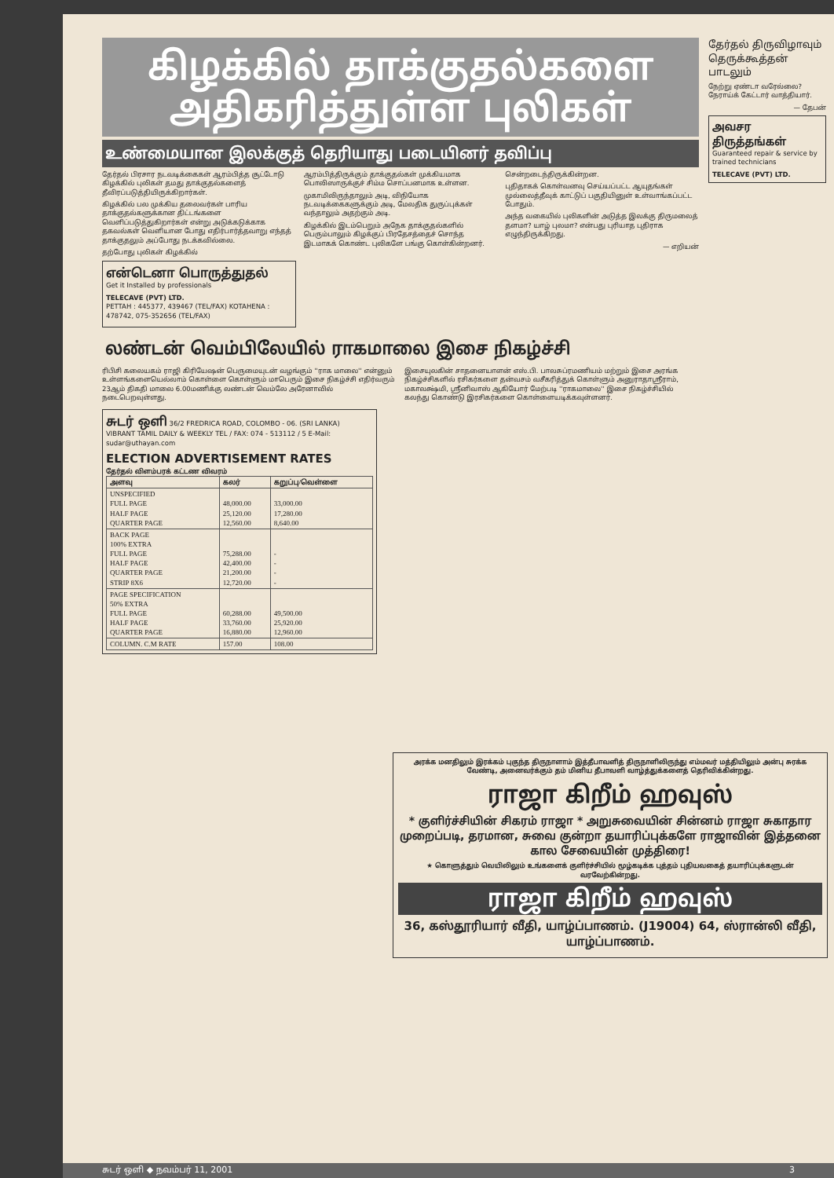கிழக்கில் தாக்குதல்களை அதிகரித்துள்ள புலிகள்
உண்மையான இலக்குத் தெரியாது படையினர் தவிப்பு
தேர்தல் பிரசார நடவடிக்கைகள் ஆரம்பித்த சூட்டோடு கிழக்கில் புலிகள் தமது தாக்குதல்களைத் தீவிரப்படுத்தியிருக்கிறார்கள்.
கிழக்கில் பல முக்கிய தலைவர்கள் பாரிய தாக்குதல்களுக்கான திட்டங்களை வெளிப்படுத்துகிறார்கள் என்று அடுக்கடுக்காக தகவல்கள் வெளியான போது எதிர்பார்த்தவாறு எந்தத் தாக்குதலும் அப்போது நடக்கவில்லை.
தற்போது புலிகள் கிழக்கில்
என்டெனா பொருத்துதல்
Get it Installed by professionals
TELECAVE (PVT) LTD.
PETTAH : 445377, 439467 (TEL/FAX) KOTAHENA : 478742, 075-352656 (TEL/FAX)
ஆரம்பித்திருக்கும் தாக்குதல்கள் முக்கியமாக பொலிஸாருக்குச் சிம்ம சொப்பனமாக உள்ளன.
முகாமிலிருந்தாலும் அடி, விநியோக நடவடிக்கைகளுக்கும் அடி, மேலதிக துருப்புக்கள் வந்தாலும் அதற்கும் அடி.
கிழக்கில் இடம்பெறும் அநேக தாக்குதல்களில் பெரும்பாலும் கிழக்குப் பிரதேசத்தைச் சொந்த இடமாகக் கொண்ட புலிகளே பங்கு கொள்கின்றனர்.
சென்றடைந்திருக்கின்றன.
புதிதாகக் கொள்வனவு செய்யப்பட்ட ஆயுதங்கள் முல்லைத்தீவுக் காட்டுப் பகுதியினுள் உள்வாங்கப்பட்ட போதும்.
அந்த வகையில் புலிகளின் அடுத்த இலக்கு திருமலைத் தளமா? யாழ் புலமா? என்பது புரியாத புதிராக எழுந்திருக்கிறது.
— எறியன்
லண்டன் வெம்பிலேயில் ராகமாலை இசை நிகழ்ச்சி
ரிபிசி கலையகம் ராஜி கிரியேஷன் பெருமையுடன் வழங்கும் ''ராக மாலை'' என்னும் உள்ளங்களையெல்லாம் கொள்ளை கொள்ளும் மாபெரும் இசை நிகழ்ச்சி எதிர்வரும் 23ஆம் திகதி மாலை 6.00மணிக்கு லண்டன் வெம்லே அரேனாவில் நடைபெறவுள்ளது.
இசையுலகின் சாதனையாளன் எஸ்.பி. பாலசுப்ரமணியம் மற்றும் இசை அரங்க நிகழ்ச்சிகளில் ரசிகர்களை தன்வசம் வசீகரித்துக் கொள்ளும் அனுராதாஸ்ரீராம், மகாலக்ஷ்மி, ஸ்ரீனிவாஸ் ஆகியோர் மேற்படி ''ராகமாலை'' இசை நிகழ்ச்சியில் கலந்து கொண்டு இரசிகர்களை கொள்ளையடிக்கவுள்ளனர்.
சுடர் ஒளி 36/2 FREDRICA ROAD, COLOMBO - 06. (SRI LANKA)
VIBRANT TAMIL DAILY & WEEKLY TEL / FAX: 074 - 513112 / 5 E-Mail: sudar@uthayan.com
ELECTION ADVERTISEMENT RATES
தேர்தல் விளம்பரக் கட்டண விவரம்
| அளவு | கலர் | கறுப்பு/வெள்ளை |
| --- | --- | --- |
| UNSPECIFIED FULL PAGE HALF PAGE QUARTER PAGE | 48,000.00 25,120.00 12,560.00 | 33,000.00 17,280.00 8,640.00 |
| BACK PAGE 100% EXTRA FULL PAGE HALF PAGE QUARTER PAGE STRIP 8X6 | 75,288.00 42,400.00 21,200.00 12,720.00 | - - - - |
| PAGE SPECIFICATION 50% EXTRA FULL PAGE HALF PAGE QUARTER PAGE | 60,288.00 33,760.00 16,880.00 | 49,500.00 25,920.00 12,960.00 |
| COLUMN. C.M RATE | 157.00 | 108.00 |
தேர்தல் திருவிழாவும் தெருக்கூத்தன் பாடலும்
நேற்று ஏண்டா வரேல்லை? நேராய்க் கேட்டார் வாத்தியார்.
— தேபன்
அவசர திருத்தங்கள்
Guaranteed repair & service by trained technicians
TELECAVE (PVT) LTD.
அரக்க மனதிலும் இரக்கம் புகுந்த திருநாளாம் இத்தீபாவளித் திருநாளிலிருந்து எம்மவர் மத்தியிலும் அன்பு சுரக்க வேண்டி, அனைவர்க்கும் தம் மினிய தீபாவளி வாழ்த்துக்களைத் தெரிவிக்கின்றது.
ராஜா கிறீம் ஹவுஸ்
* குளிர்ச்சியின் சிகரம் ராஜா * அறுசுவையின் சின்னம் ராஜா சுகாதார முறைப்படி, தரமான, சுவை குன்றா தயாரிப்புக்களே ராஜாவின் இத்தனை கால சேவையின் முத்திரை!
★ கொளுத்தும் வெயிலிலும் உங்களைக் குளிர்ச்சியில் மூழ்கடிக்க புத்தம் புதியவகைத் தயாரிப்புக்களுடன் வரவேற்கின்றது.
ராஜா கிறீம் ஹவுஸ்
36, கஸ்தூரியார் வீதி, யாழ்ப்பாணம். (J19004) 64, ஸ்ரான்லி வீதி, யாழ்ப்பாணம்.
சுடர் ஒளி ◆ நவம்பர் 11, 2001 3